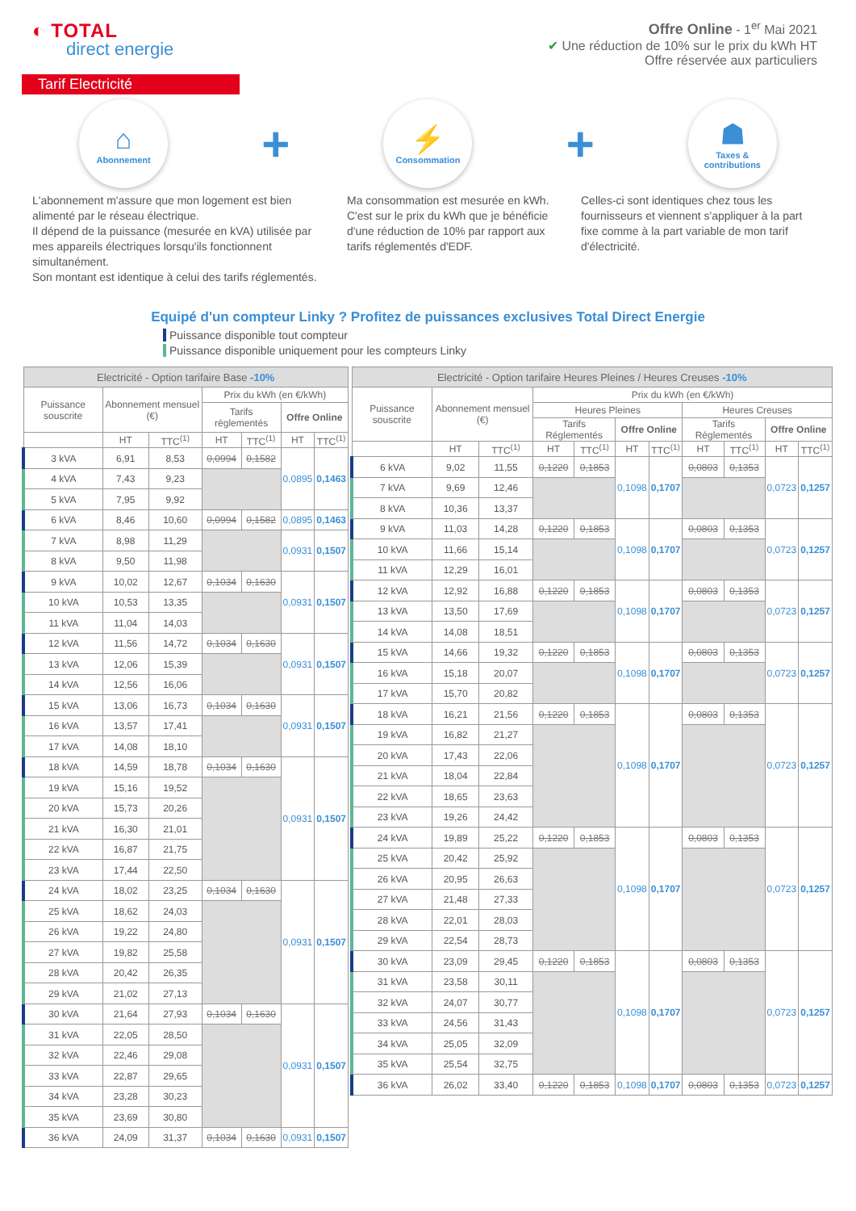◐ TOTAL
direct energie
Offre Online - 1<sup>er</sup> Mai 2021
✔ Une réduction de 10% sur le prix du kWh HT
Offre réservée aux particuliers
Tarif Electricité
⌂
Abonnement
+
⚡
Consommation
+
☗
Taxes &
contributions
L'abonnement m'assure que mon logement est bien alimenté par le réseau électrique.
Il dépend de la puissance (mesurée en kVA) utilisée par mes appareils électriques lorsqu'ils fonctionnent simultanément.
Son montant est identique à celui des tarifs réglementés.
Ma consommation est mesurée en kWh.
C'est sur le prix du kWh que je bénéficie d'une réduction de 10% par rapport aux tarifs réglementés d'EDF.
Celles-ci sont identiques chez tous les fournisseurs et viennent s'appliquer à la part fixe comme à la part variable de mon tarif d'électricité.
Equipé d'un compteur Linky ? Profitez de puissances exclusives Total Direct Energie
Puissance disponible tout compteur
Puissance disponible uniquement pour les compteurs Linky
| Electricité - Option tarifaire Base -10% | | | | | | |
| --- | --- | --- | --- | --- | --- | --- |
| Puissance souscrite | Abonnement mensuel (€) | | Prix du kWh (en €/kWh) | | | |
| | | | Tarifs réglementés | | Offre Online | |
| | HT | TTC<sup>(1)</sup> | HT | TTC<sup>(1)</sup> | HT | TTC<sup>(1)</sup> |
| 3 kVA | 6,91 | 8,53 | 0,0994 | 0,1582 | 0,0895 | 0,1463 |
| 4 kVA | 7,43 | 9,23 | | | | |
| 5 kVA | 7,95 | 9,92 | | | | |
| 6 kVA | 8,46 | 10,60 | 0,0994 | 0,1582 | 0,0895 | 0,1463 |
| 7 kVA | 8,98 | 11,29 | | | 0,0931 | 0,1507 |
| 8 kVA | 9,50 | 11,98 | | | | |
| 9 kVA | 10,02 | 12,67 | 0,1034 | 0,1630 | 0,0931 | 0,1507 |
| 10 kVA | 10,53 | 13,35 | | | | |
| 11 kVA | 11,04 | 14,03 | | | | |
| 12 kVA | 11,56 | 14,72 | 0,1034 | 0,1630 | 0,0931 | 0,1507 |
| 13 kVA | 12,06 | 15,39 | | | | |
| 14 kVA | 12,56 | 16,06 | | | | |
| 15 kVA | 13,06 | 16,73 | 0,1034 | 0,1630 | 0,0931 | 0,1507 |
| 16 kVA | 13,57 | 17,41 | | | | |
| 17 kVA | 14,08 | 18,10 | | | | |
| 18 kVA | 14,59 | 18,78 | 0,1034 | 0,1630 | 0,0931 | 0,1507 |
| 19 kVA | 15,16 | 19,52 | | | | |
| 20 kVA | 15,73 | 20,26 | | | | |
| 21 kVA | 16,30 | 21,01 | | | | |
| 22 kVA | 16,87 | 21,75 | | | | |
| 23 kVA | 17,44 | 22,50 | | | | |
| 24 kVA | 18,02 | 23,25 | 0,1034 | 0,1630 | 0,0931 | 0,1507 |
| 25 kVA | 18,62 | 24,03 | | | | |
| 26 kVA | 19,22 | 24,80 | | | | |
| 27 kVA | 19,82 | 25,58 | | | | |
| 28 kVA | 20,42 | 26,35 | | | | |
| 29 kVA | 21,02 | 27,13 | | | | |
| 30 kVA | 21,64 | 27,93 | 0,1034 | 0,1630 | 0,0931 | 0,1507 |
| 31 kVA | 22,05 | 28,50 | | | | |
| 32 kVA | 22,46 | 29,08 | | | | |
| 33 kVA | 22,87 | 29,65 | | | | |
| 34 kVA | 23,28 | 30,23 | | | | |
| 35 kVA | 23,69 | 30,80 | | | | |
| 36 kVA | 24,09 | 31,37 | 0,1034 | 0,1630 | 0,0931 | 0,1507 |
| Electricité - Option tarifaire Heures Pleines / Heures Creuses -10% | | | | | | | | | | |
| --- | --- | --- | --- | --- | --- | --- | --- | --- | --- | --- |
| Puissance souscrite | Abonnement mensuel (€) | | Prix du kWh (en €/kWh) | | | | | | | |
| | | | Heures Pleines | | | | Heures Creuses | | | |
| | | | Tarifs Réglementés | | Offre Online | | Tarifs Réglementés | | Offre Online | |
| | HT | TTC<sup>(1)</sup> | HT | TTC<sup>(1)</sup> | HT | TTC<sup>(1)</sup> | HT | TTC<sup>(1)</sup> | HT | TTC<sup>(1)</sup> |
| 6 kVA | 9,02 | 11,55 | 0,1220 | 0,1853 | 0,1098 | 0,1707 | 0,0803 | 0,1353 | 0,0723 | 0,1257 |
| 7 kVA | 9,69 | 12,46 | | | | | | | | |
| 8 kVA | 10,36 | 13,37 | | | | | | | | |
| 9 kVA | 11,03 | 14,28 | 0,1220 | 0,1853 | 0,1098 | 0,1707 | 0,0803 | 0,1353 | 0,0723 | 0,1257 |
| 10 kVA | 11,66 | 15,14 | | | | | | | | |
| 11 kVA | 12,29 | 16,01 | | | | | | | | |
| 12 kVA | 12,92 | 16,88 | 0,1220 | 0,1853 | 0,1098 | 0,1707 | 0,0803 | 0,1353 | 0,0723 | 0,1257 |
| 13 kVA | 13,50 | 17,69 | | | | | | | | |
| 14 kVA | 14,08 | 18,51 | | | | | | | | |
| 15 kVA | 14,66 | 19,32 | 0,1220 | 0,1853 | 0,1098 | 0,1707 | 0,0803 | 0,1353 | 0,0723 | 0,1257 |
| 16 kVA | 15,18 | 20,07 | | | | | | | | |
| 17 kVA | 15,70 | 20,82 | | | | | | | | |
| 18 kVA | 16,21 | 21,56 | 0,1220 | 0,1853 | 0,1098 | 0,1707 | 0,0803 | 0,1353 | 0,0723 | 0,1257 |
| 19 kVA | 16,82 | 21,27 | | | | | | | | |
| 20 kVA | 17,43 | 22,06 | | | | | | | | |
| 21 kVA | 18,04 | 22,84 | | | | | | | | |
| 22 kVA | 18,65 | 23,63 | | | | | | | | |
| 23 kVA | 19,26 | 24,42 | | | | | | | | |
| 24 kVA | 19,89 | 25,22 | 0,1220 | 0,1853 | 0,1098 | 0,1707 | 0,0803 | 0,1353 | 0,0723 | 0,1257 |
| 25 kVA | 20,42 | 25,92 | | | | | | | | |
| 26 kVA | 20,95 | 26,63 | | | | | | | | |
| 27 kVA | 21,48 | 27,33 | | | | | | | | |
| 28 kVA | 22,01 | 28,03 | | | | | | | | |
| 29 kVA | 22,54 | 28,73 | | | | | | | | |
| 30 kVA | 23,09 | 29,45 | 0,1220 | 0,1853 | 0,1098 | 0,1707 | 0,0803 | 0,1353 | 0,0723 | 0,1257 |
| 31 kVA | 23,58 | 30,11 | | | | | | | | |
| 32 kVA | 24,07 | 30,77 | | | | | | | | |
| 33 kVA | 24,56 | 31,43 | | | | | | | | |
| 34 kVA | 25,05 | 32,09 | | | | | | | | |
| 35 kVA | 25,54 | 32,75 | | | | | | | | |
| 36 kVA | 26,02 | 33,40 | 0,1220 | 0,1853 | 0,1098 | 0,1707 | 0,0803 | 0,1353 | 0,0723 | 0,1257 |